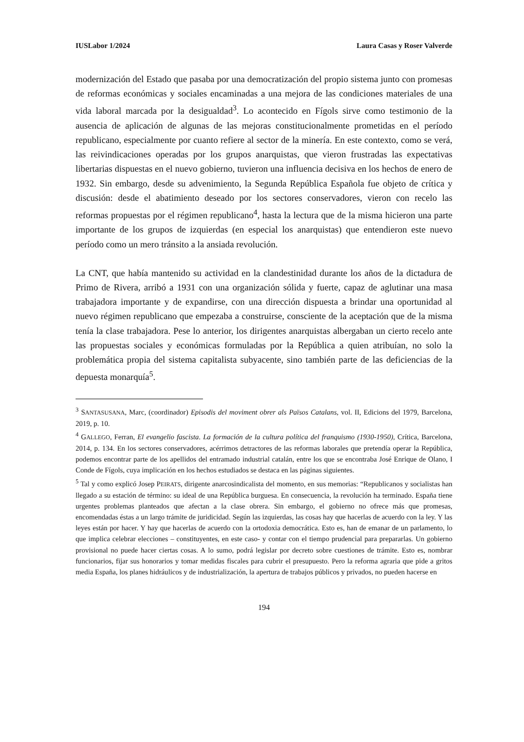IUSLabor 1/2024 Laura Casas y Roser Valverde
modernización del Estado que pasaba por una democratización del propio sistema junto con promesas de reformas económicas y sociales encaminadas a una mejora de las condiciones materiales de una vida laboral marcada por la desigualdad<sup>3</sup>. Lo acontecido en Fígols sirve como testimonio de la ausencia de aplicación de algunas de las mejoras constitucionalmente prometidas en el período republicano, especialmente por cuanto refiere al sector de la minería. En este contexto, como se verá, las reivindicaciones operadas por los grupos anarquistas, que vieron frustradas las expectativas libertarias dispuestas en el nuevo gobierno, tuvieron una influencia decisiva en los hechos de enero de 1932. Sin embargo, desde su advenimiento, la Segunda República Española fue objeto de crítica y discusión: desde el abatimiento deseado por los sectores conservadores, vieron con recelo las reformas propuestas por el régimen republicano<sup>4</sup>, hasta la lectura que de la misma hicieron una parte importante de los grupos de izquierdas (en especial los anarquistas) que entendieron este nuevo período como un mero tránsito a la ansiada revolución.
La CNT, que había mantenido su actividad en la clandestinidad durante los años de la dictadura de Primo de Rivera, arribó a 1931 con una organización sólida y fuerte, capaz de aglutinar una masa trabajadora importante y de expandirse, con una dirección dispuesta a brindar una oportunidad al nuevo régimen republicano que empezaba a construirse, consciente de la aceptación que de la misma tenía la clase trabajadora. Pese lo anterior, los dirigentes anarquistas albergaban un cierto recelo ante las propuestas sociales y económicas formuladas por la República a quien atribuían, no solo la problemática propia del sistema capitalista subyacente, sino también parte de las deficiencias de la depuesta monarquía<sup>5</sup>.
<sup>3</sup> SANTASUSANA, Marc, (coordinador) Episodis del moviment obrer als Països Catalans, vol. II, Edicions del 1979, Barcelona, 2019, p. 10.
<sup>4</sup> GALLEGO, Ferran, El evangelio fascista. La formación de la cultura política del franquismo (1930-1950), Crítica, Barcelona, 2014, p. 134. En los sectores conservadores, acérrimos detractores de las reformas laborales que pretendía operar la República, podemos encontrar parte de los apellidos del entramado industrial catalán, entre los que se encontraba José Enrique de Olano, I Conde de Fígols, cuya implicación en los hechos estudiados se destaca en las páginas siguientes.
<sup>5</sup> Tal y como explicó Josep PEIRATS, dirigente anarcosindicalista del momento, en sus memorias: “Republicanos y socialistas han llegado a su estación de término: su ideal de una República burguesa. En consecuencia, la revolución ha terminado. España tiene urgentes problemas planteados que afectan a la clase obrera. Sin embargo, el gobierno no ofrece más que promesas, encomendadas éstas a un largo trámite de juridicidad. Según las izquierdas, las cosas hay que hacerlas de acuerdo con la ley. Y las leyes están por hacer. Y hay que hacerlas de acuerdo con la ortodoxia democrática. Esto es, han de emanar de un parlamento, lo que implica celebrar elecciones – constituyentes, en este caso- y contar con el tiempo prudencial para prepararlas. Un gobierno provisional no puede hacer ciertas cosas. A lo sumo, podrá legislar por decreto sobre cuestiones de trámite. Esto es, nombrar funcionarios, fijar sus honorarios y tomar medidas fiscales para cubrir el presupuesto. Pero la reforma agraria que pide a gritos media España, los planes hidráulicos y de industrialización, la apertura de trabajos públicos y privados, no pueden hacerse en
194